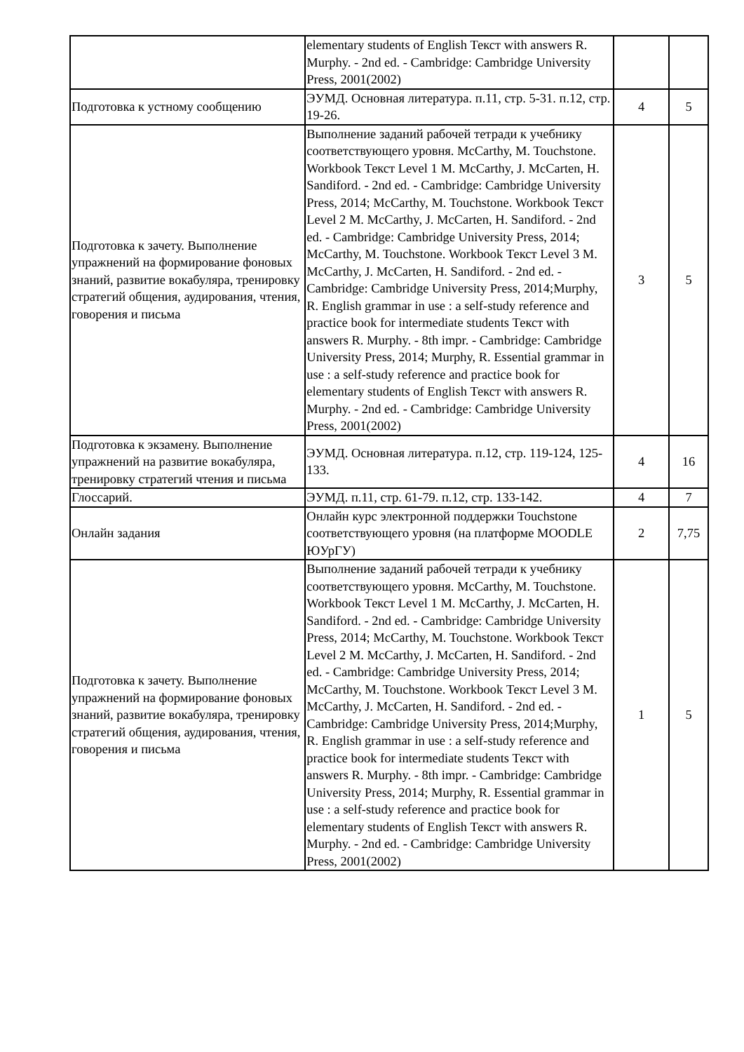| | elementary students of English Текст with answers R. Murphy. - 2nd ed. - Cambridge: Cambridge University Press, 2001(2002) | | |
| Подготовка к устному сообщению | ЭУМД. Основная литература. п.11, стр. 5-31. п.12, стр. 19-26. | 4 | 5 |
| Подготовка к зачету. Выполнение упражнений на формирование фоновых знаний, развитие вокабуляра, тренировку стратегий общения, аудирования, чтения, говорения и письма | Выполнение заданий рабочей тетради к учебнику соответствующего уровня. McCarthy, M. Touchstone. Workbook Текст Level 1 M. McCarthy, J. McCarten, H. Sandiford. - 2nd ed. - Cambridge: Cambridge University Press, 2014; McCarthy, M. Touchstone. Workbook Текст Level 2 M. McCarthy, J. McCarten, H. Sandiford. - 2nd ed. - Cambridge: Cambridge University Press, 2014; McCarthy, M. Touchstone. Workbook Текст Level 3 M. McCarthy, J. McCarten, H. Sandiford. - 2nd ed. - Cambridge: Cambridge University Press, 2014;Murphy, R. English grammar in use : a self-study reference and practice book for intermediate students Текст with answers R. Murphy. - 8th impr. - Cambridge: Cambridge University Press, 2014; Murphy, R. Essential grammar in use : a self-study reference and practice book for elementary students of English Текст with answers R. Murphy. - 2nd ed. - Cambridge: Cambridge University Press, 2001(2002) | 3 | 5 |
| Подготовка к экзамену. Выполнение упражнений на развитие вокабуляра, тренировку стратегий чтения и письма | ЭУМД. Основная литература. п.12, стр. 119-124, 125-133. | 4 | 16 |
| Глоссарий. | ЭУМД. п.11, стр. 61-79. п.12, стр. 133-142. | 4 | 7 |
| Онлайн задания | Онлайн курс электронной поддержки Touchstone соответствующего уровня (на платформе MOODLE ЮУрГУ) | 2 | 7,75 |
| Подготовка к зачету. Выполнение упражнений на формирование фоновых знаний, развитие вокабуляра, тренировку стратегий общения, аудирования, чтения, говорения и письма | Выполнение заданий рабочей тетради к учебнику соответствующего уровня. McCarthy, M. Touchstone. Workbook Текст Level 1 M. McCarthy, J. McCarten, H. Sandiford. - 2nd ed. - Cambridge: Cambridge University Press, 2014; McCarthy, M. Touchstone. Workbook Текст Level 2 M. McCarthy, J. McCarten, H. Sandiford. - 2nd ed. - Cambridge: Cambridge University Press, 2014; McCarthy, M. Touchstone. Workbook Текст Level 3 M. McCarthy, J. McCarten, H. Sandiford. - 2nd ed. - Cambridge: Cambridge University Press, 2014;Murphy, R. English grammar in use : a self-study reference and practice book for intermediate students Текст with answers R. Murphy. - 8th impr. - Cambridge: Cambridge University Press, 2014; Murphy, R. Essential grammar in use : a self-study reference and practice book for elementary students of English Текст with answers R. Murphy. - 2nd ed. - Cambridge: Cambridge University Press, 2001(2002) | 1 | 5 |